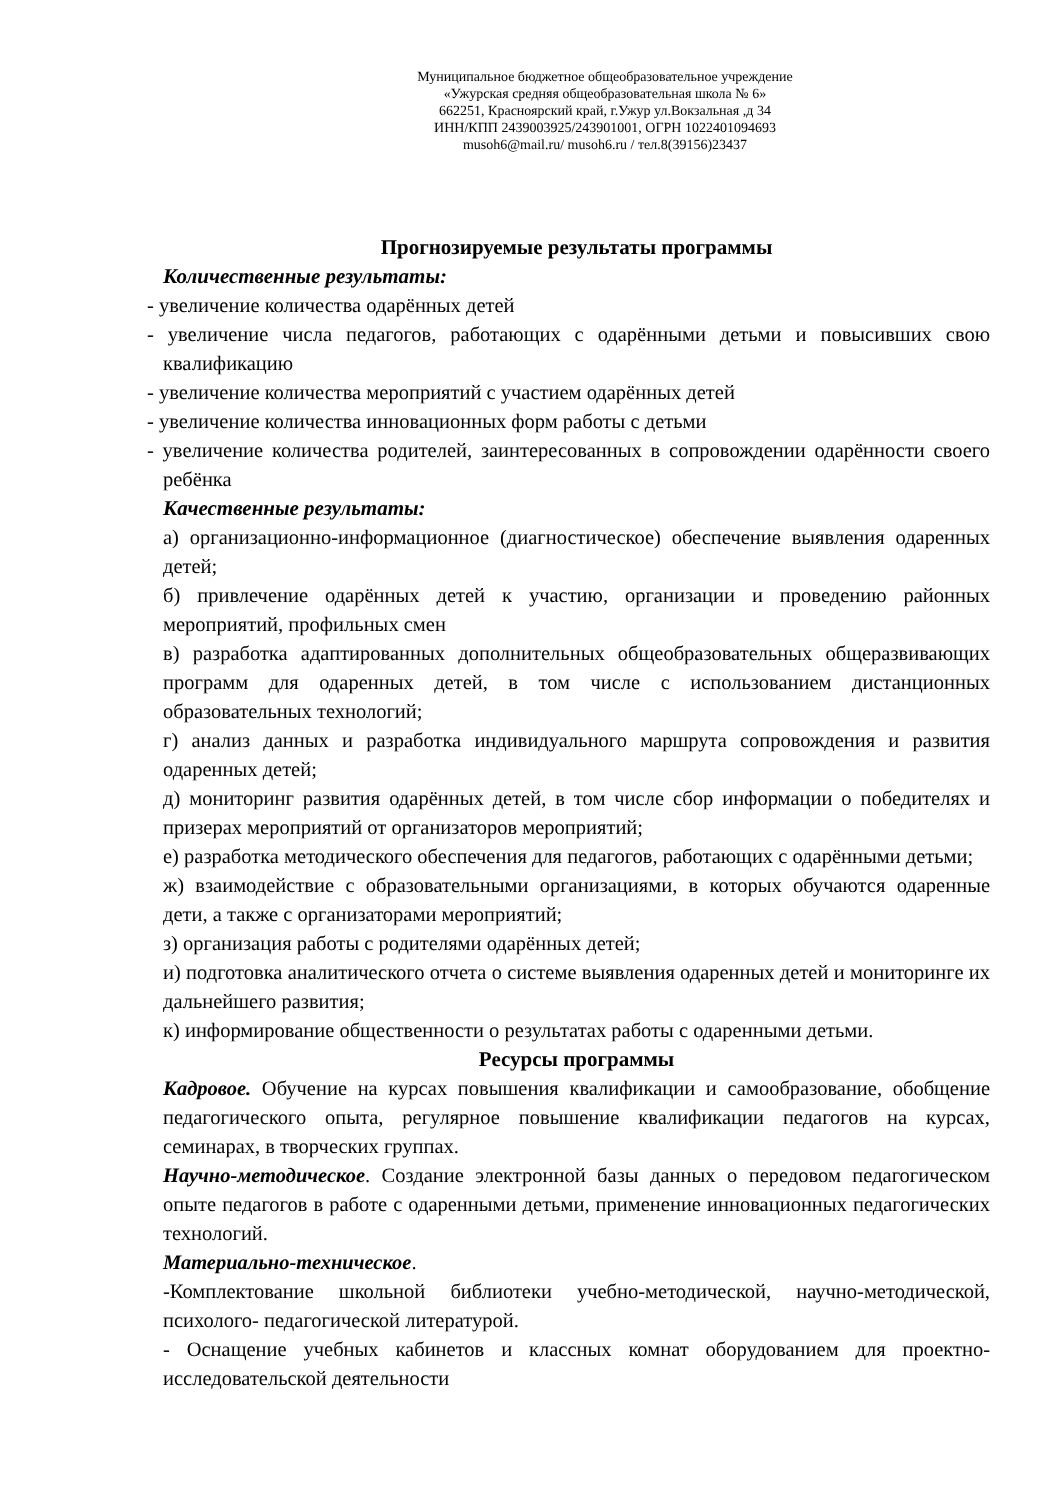Муниципальное бюджетное общеобразовательное учреждение
«Ужурская средняя общеобразовательная школа № 6»
662251, Красноярский край, г.Ужур ул.Вокзальная ,д 34
ИНН/КПП 2439003925/243901001, ОГРН 1022401094693
musoh6@mail.ru/ musoh6.ru / тел.8(39156)23437
Прогнозируемые результаты программы
Количественные результаты:
- увеличение количества одарённых детей
- увеличение числа педагогов, работающих с одарёнными детьми и повысивших свою квалификацию
- увеличение количества мероприятий с участием одарённых детей
- увеличение количества инновационных форм работы с детьми
- увеличение количества родителей, заинтересованных в сопровождении одарённости своего ребёнка
Качественные результаты:
а) организационно-информационное (диагностическое) обеспечение выявления одаренных детей;
б) привлечение одарённых детей к участию, организации и проведению районных мероприятий, профильных смен
в) разработка адаптированных дополнительных общеобразовательных общеразвивающих программ для одаренных детей, в том числе с использованием дистанционных образовательных технологий;
г) анализ данных и разработка индивидуального маршрута сопровождения и развития одаренных детей;
д) мониторинг развития одарённых детей, в том числе сбор информации о победителях и призерах мероприятий от организаторов мероприятий;
е) разработка методического обеспечения для педагогов, работающих с одарёнными детьми;
ж) взаимодействие с образовательными организациями, в которых обучаются одаренные дети, а также с организаторами мероприятий;
з) организация работы с родителями одарённых детей;
и) подготовка аналитического отчета о системе выявления одаренных детей и мониторинге их дальнейшего развития;
к) информирование общественности о результатах работы с одаренными детьми.
Ресурсы программы
Кадровое. Обучение на курсах повышения квалификации и самообразование, обобщение педагогического опыта, регулярное повышение квалификации педагогов на курсах, семинарах, в творческих группах.
Научно-методическое. Создание электронной базы данных о передовом педагогическом опыте педагогов в работе с одаренными детьми, применение инновационных педагогических технологий.
Материально-техническое.
-Комплектование школьной библиотеки учебно-методической, научно-методической, психолого- педагогической литературой.
- Оснащение учебных кабинетов и классных комнат оборудованием для проектно-исследовательской деятельности